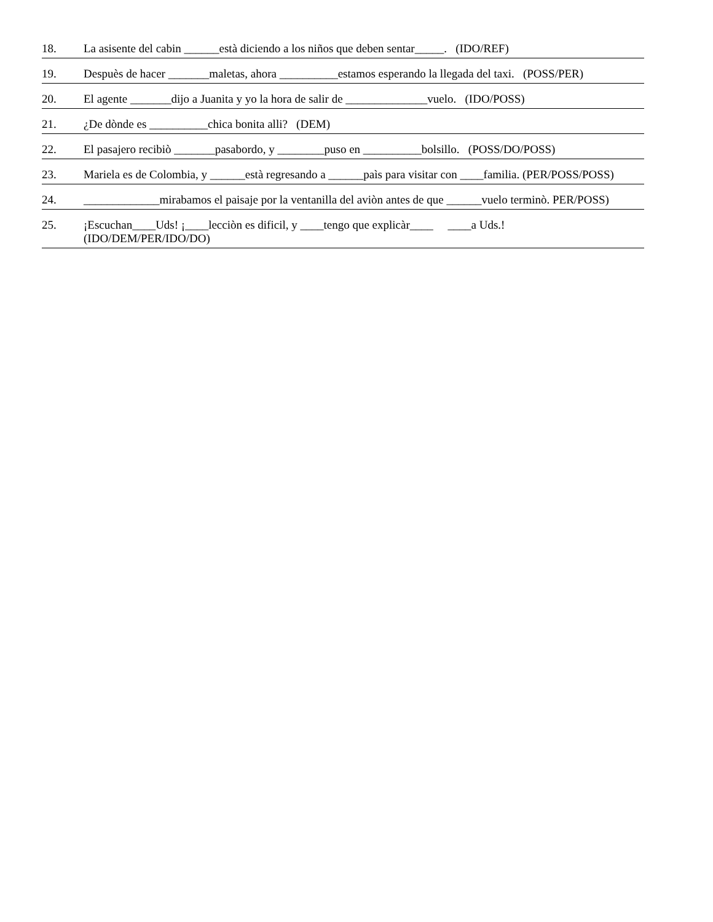18. La asisente del cabin ______està diciendo a los niños que deben sentar_____. (IDO/REF)
19. Despuès de hacer _______maletas, ahora __________estamos esperando la llegada del taxi. (POSS/PER)
20. El agente _______dijo a Juanita y yo la hora de salir de ______________vuelo. (IDO/POSS)
21. ¿De dònde es __________chica bonita alli? (DEM)
22. El pasajero recibiò _______pasabordo, y ________puso en __________bolsillo. (POSS/DO/POSS)
23. Mariela es de Colombia, y ______està regresando a ______paìs para visitar con ____familia. (PER/POSS/POSS)
24. _____________mirabamos el paisaje por la ventanilla del aviòn antes de que ______vuelo terminò. PER/POSS)
25. ¡Escuchan____Uds! ¡____lecciòn es dificil, y ____tengo que explicàr____ ____a Uds.!
(IDO/DEM/PER/IDO/DO)